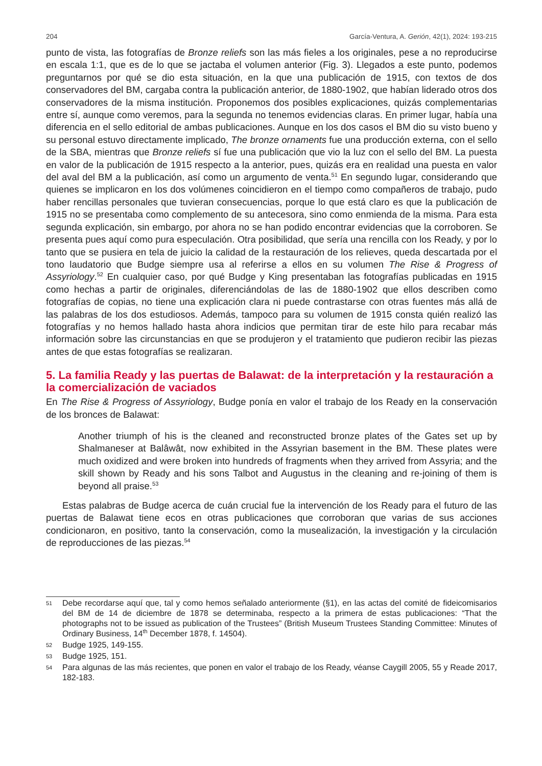204 García-Ventura, A. Gerión, 42(1), 2024: 193-215
punto de vista, las fotografías de Bronze reliefs son las más fieles a los originales, pese a no reproducirse en escala 1:1, que es de lo que se jactaba el volumen anterior (Fig. 3). Llegados a este punto, podemos preguntarnos por qué se dio esta situación, en la que una publicación de 1915, con textos de dos conservadores del BM, cargaba contra la publicación anterior, de 1880-1902, que habían liderado otros dos conservadores de la misma institución. Proponemos dos posibles explicaciones, quizás complementarias entre sí, aunque como veremos, para la segunda no tenemos evidencias claras. En primer lugar, había una diferencia en el sello editorial de ambas publicaciones. Aunque en los dos casos el BM dio su visto bueno y su personal estuvo directamente implicado, The bronze ornaments fue una producción externa, con el sello de la SBA, mientras que Bronze reliefs sí fue una publicación que vio la luz con el sello del BM. La puesta en valor de la publicación de 1915 respecto a la anterior, pues, quizás era en realidad una puesta en valor del aval del BM a la publicación, así como un argumento de venta.<sup>51</sup> En segundo lugar, considerando que quienes se implicaron en los dos volúmenes coincidieron en el tiempo como compañeros de trabajo, pudo haber rencillas personales que tuvieran consecuencias, porque lo que está claro es que la publicación de 1915 no se presentaba como complemento de su antecesora, sino como enmienda de la misma. Para esta segunda explicación, sin embargo, por ahora no se han podido encontrar evidencias que la corroboren. Se presenta pues aquí como pura especulación. Otra posibilidad, que sería una rencilla con los Ready, y por lo tanto que se pusiera en tela de juicio la calidad de la restauración de los relieves, queda descartada por el tono laudatorio que Budge siempre usa al referirse a ellos en su volumen The Rise & Progress of Assyriology.<sup>52</sup> En cualquier caso, por qué Budge y King presentaban las fotografías publicadas en 1915 como hechas a partir de originales, diferenciándolas de las de 1880-1902 que ellos describen como fotografías de copias, no tiene una explicación clara ni puede contrastarse con otras fuentes más allá de las palabras de los dos estudiosos. Además, tampoco para su volumen de 1915 consta quién realizó las fotografías y no hemos hallado hasta ahora indicios que permitan tirar de este hilo para recabar más información sobre las circunstancias en que se produjeron y el tratamiento que pudieron recibir las piezas antes de que estas fotografías se realizaran.
5. La familia Ready y las puertas de Balawat: de la interpretación y la restauración a la comercialización de vaciados
En The Rise & Progress of Assyriology, Budge ponía en valor el trabajo de los Ready en la conservación de los bronces de Balawat:
Another triumph of his is the cleaned and reconstructed bronze plates of the Gates set up by Shalmaneser at Balâwât, now exhibited in the Assyrian basement in the BM. These plates were much oxidized and were broken into hundreds of fragments when they arrived from Assyria; and the skill shown by Ready and his sons Talbot and Augustus in the cleaning and re-joining of them is beyond all praise.<sup>53</sup>
Estas palabras de Budge acerca de cuán crucial fue la intervención de los Ready para el futuro de las puertas de Balawat tiene ecos en otras publicaciones que corroboran que varias de sus acciones condicionaron, en positivo, tanto la conservación, como la musealización, la investigación y la circulación de reproducciones de las piezas.<sup>54</sup>
51 Debe recordarse aquí que, tal y como hemos señalado anteriormente (§1), en las actas del comité de fideicomisarios del BM de 14 de diciembre de 1878 se determinaba, respecto a la primera de estas publicaciones: “That the photographs not to be issued as publication of the Trustees” (British Museum Trustees Standing Committee: Minutes of Ordinary Business, 14<sup>th</sup> December 1878, f. 14504).
52 Budge 1925, 149-155.
53 Budge 1925, 151.
54 Para algunas de las más recientes, que ponen en valor el trabajo de los Ready, véanse Caygill 2005, 55 y Reade 2017, 182-183.